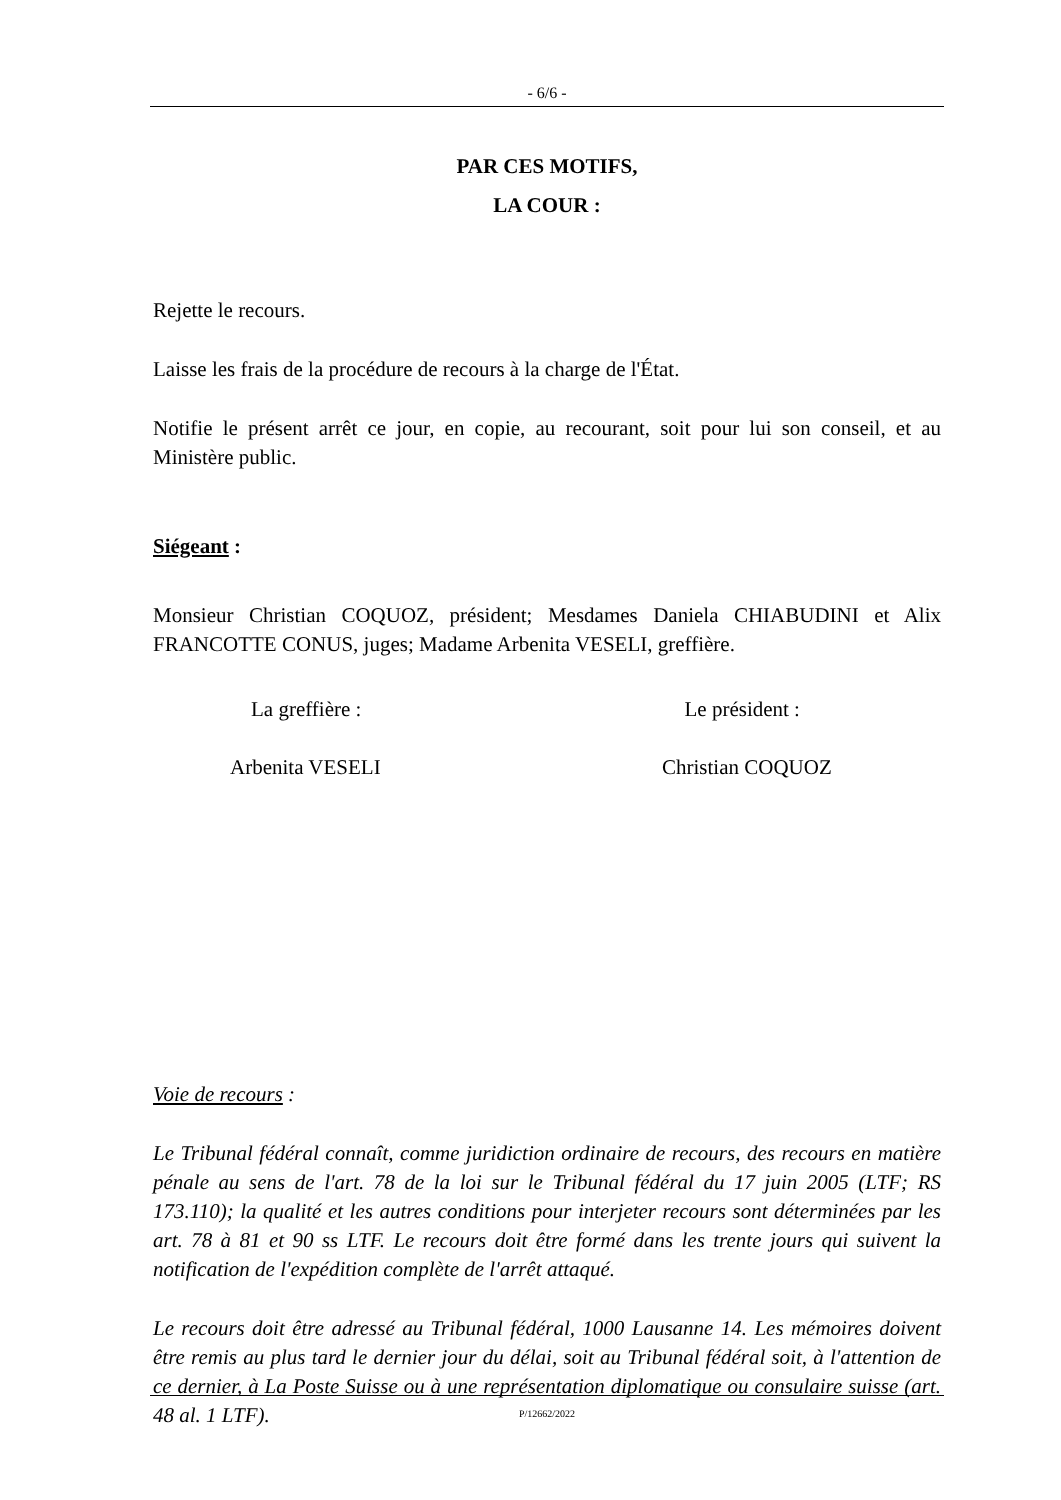- 6/6 -
PAR CES MOTIFS,
LA COUR :
Rejette le recours.
Laisse les frais de la procédure de recours à la charge de l'État.
Notifie le présent arrêt ce jour, en copie, au recourant, soit pour lui son conseil, et au Ministère public.
Siégeant :
Monsieur Christian COQUOZ, président; Mesdames Daniela CHIABUDINI et Alix FRANCOTTE CONUS, juges; Madame Arbenita VESELI, greffière.
La greffière : Le président :
Arbenita VESELI Christian COQUOZ
Voie de recours :
Le Tribunal fédéral connaît, comme juridiction ordinaire de recours, des recours en matière pénale au sens de l'art. 78 de la loi sur le Tribunal fédéral du 17 juin 2005 (LTF; RS 173.110); la qualité et les autres conditions pour interjeter recours sont déterminées par les art. 78 à 81 et 90 ss LTF. Le recours doit être formé dans les trente jours qui suivent la notification de l'expédition complète de l'arrêt attaqué.
Le recours doit être adressé au Tribunal fédéral, 1000 Lausanne 14. Les mémoires doivent être remis au plus tard le dernier jour du délai, soit au Tribunal fédéral soit, à l'attention de ce dernier, à La Poste Suisse ou à une représentation diplomatique ou consulaire suisse (art. 48 al. 1 LTF).
P/12662/2022